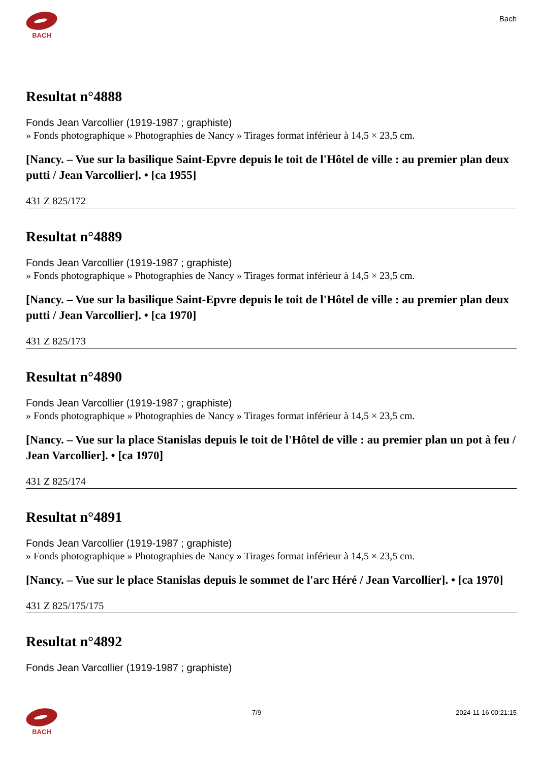BACH
Bach
Resultat n°4888
Fonds Jean Varcollier (1919-1987 ; graphiste)
» Fonds photographique » Photographies de Nancy » Tirages format inférieur à 14,5 × 23,5 cm.
[Nancy. – Vue sur la basilique Saint-Epvre depuis le toit de l'Hôtel de ville : au premier plan deux putti / Jean Varcollier]. • [ca 1955]
431 Z 825/172
Resultat n°4889
Fonds Jean Varcollier (1919-1987 ; graphiste)
» Fonds photographique » Photographies de Nancy » Tirages format inférieur à 14,5 × 23,5 cm.
[Nancy. – Vue sur la basilique Saint-Epvre depuis le toit de l'Hôtel de ville : au premier plan deux putti / Jean Varcollier]. • [ca 1970]
431 Z 825/173
Resultat n°4890
Fonds Jean Varcollier (1919-1987 ; graphiste)
» Fonds photographique » Photographies de Nancy » Tirages format inférieur à 14,5 × 23,5 cm.
[Nancy. – Vue sur la place Stanislas depuis le toit de l'Hôtel de ville : au premier plan un pot à feu / Jean Varcollier]. • [ca 1970]
431 Z 825/174
Resultat n°4891
Fonds Jean Varcollier (1919-1987 ; graphiste)
» Fonds photographique » Photographies de Nancy » Tirages format inférieur à 14,5 × 23,5 cm.
[Nancy. – Vue sur le place Stanislas depuis le sommet de l'arc Héré / Jean Varcollier]. • [ca 1970]
431 Z 825/175/175
Resultat n°4892
Fonds Jean Varcollier (1919-1987 ; graphiste)
BACH 7/9 2024-11-16 00:21:15